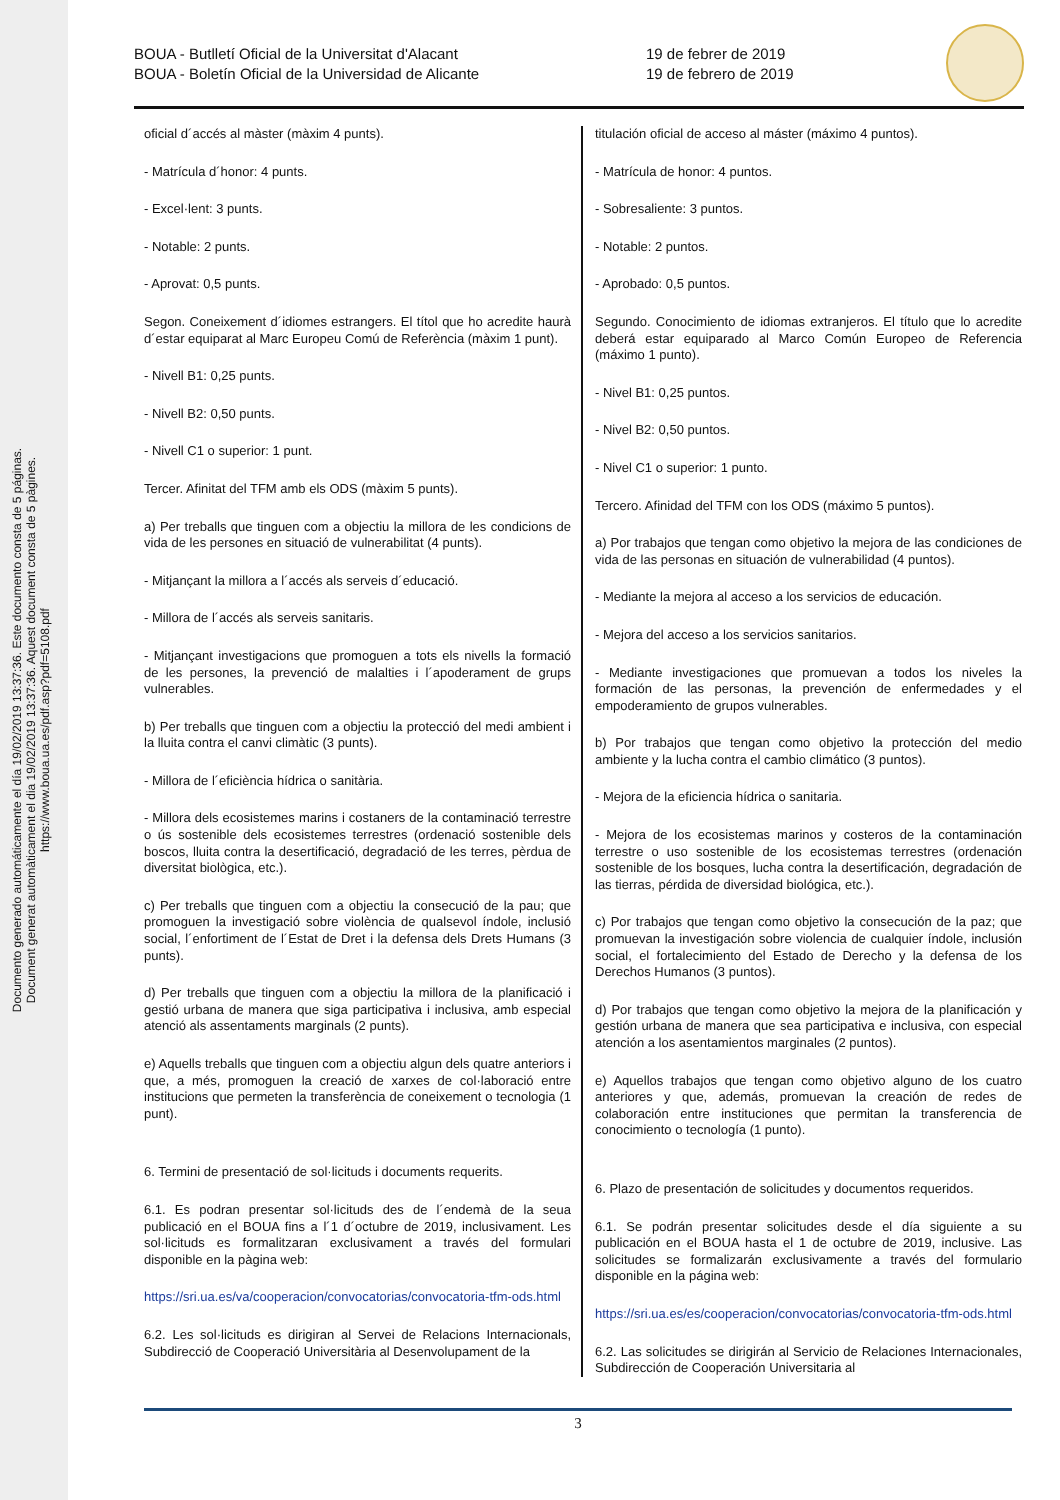Documento generado automáticamente el día 19/02/2019 13:37:36. Este documento consta de 5 páginas.
Document generat automàticament el dia 19/02/2019 13:37:36. Aquest document consta de 5 pàgines.
https://www.boua.ua.es/pdf.asp?pdf=5108.pdf
BOUA - Butlletí Oficial de la Universitat d'Alacant
BOUA - Boletín Oficial de la Universidad de Alicante
19 de febrer de 2019
19 de febrero de 2019
oficial d´accés al màster (màxim 4 punts).
- Matrícula d´honor: 4 punts.
- Excel·lent: 3 punts.
- Notable: 2 punts.
- Aprovat: 0,5 punts.
Segon. Coneixement d´idiomes estrangers. El títol que ho acredite haurà d´estar equiparat al Marc Europeu Comú de Referència (màxim 1 punt).
- Nivell B1: 0,25 punts.
- Nivell B2: 0,50 punts.
- Nivell C1 o superior: 1 punt.
Tercer. Afinitat del TFM amb els ODS (màxim 5 punts).
a) Per treballs que tinguen com a objectiu la millora de les condicions de vida de les persones en situació de vulnerabilitat (4 punts).
- Mitjançant la millora a l´accés als serveis d´educació.
- Millora de l´accés als serveis sanitaris.
- Mitjançant investigacions que promoguen a tots els nivells la formació de les persones, la prevenció de malalties i l´apoderament de grups vulnerables.
b) Per treballs que tinguen com a objectiu la protecció del medi ambient i la lluita contra el canvi climàtic (3 punts).
- Millora de l´eficiència hídrica o sanitària.
- Millora dels ecosistemes marins i costaners de la contaminació terrestre o ús sostenible dels ecosistemes terrestres (ordenació sostenible dels boscos, lluita contra la desertificació, degradació de les terres, pèrdua de diversitat biològica, etc.).
c) Per treballs que tinguen com a objectiu la consecució de la pau; que promoguen la investigació sobre violència de qualsevol índole, inclusió social, l´enfortiment de l´Estat de Dret i la defensa dels Drets Humans (3 punts).
d) Per treballs que tinguen com a objectiu la millora de la planificació i gestió urbana de manera que siga participativa i inclusiva, amb especial atenció als assentaments marginals (2 punts).
e) Aquells treballs que tinguen com a objectiu algun dels quatre anteriors i que, a més, promoguen la creació de xarxes de col·laboració entre institucions que permeten la transferència de coneixement o tecnologia (1 punt).
6. Termini de presentació de sol·licituds i documents requerits.
6.1. Es podran presentar sol·licituds des de l´endemà de la seua publicació en el BOUA fins a l´1 d´octubre de 2019, inclusivament. Les sol·licituds es formalitzaran exclusivament a través del formulari disponible en la pàgina web:
https://sri.ua.es/va/cooperacion/convocatorias/convocatoria-tfm-ods.html
6.2. Les sol·licituds es dirigiran al Servei de Relacions Internacionals, Subdirecció de Cooperació Universitària al Desenvolupament de la
titulación oficial de acceso al máster (máximo 4 puntos).
- Matrícula de honor: 4 puntos.
- Sobresaliente: 3 puntos.
- Notable: 2 puntos.
- Aprobado: 0,5 puntos.
Segundo. Conocimiento de idiomas extranjeros. El título que lo acredite deberá estar equiparado al Marco Común Europeo de Referencia (máximo 1 punto).
- Nivel B1: 0,25 puntos.
- Nivel B2: 0,50 puntos.
- Nivel C1 o superior: 1 punto.
Tercero. Afinidad del TFM con los ODS (máximo 5 puntos).
a) Por trabajos que tengan como objetivo la mejora de las condiciones de vida de las personas en situación de vulnerabilidad (4 puntos).
- Mediante la mejora al acceso a los servicios de educación.
- Mejora del acceso a los servicios sanitarios.
- Mediante investigaciones que promuevan a todos los niveles la formación de las personas, la prevención de enfermedades y el empoderamiento de grupos vulnerables.
b) Por trabajos que tengan como objetivo la protección del medio ambiente y la lucha contra el cambio climático (3 puntos).
- Mejora de la eficiencia hídrica o sanitaria.
- Mejora de los ecosistemas marinos y costeros de la contaminación terrestre o uso sostenible de los ecosistemas terrestres (ordenación sostenible de los bosques, lucha contra la desertificación, degradación de las tierras, pérdida de diversidad biológica, etc.).
c) Por trabajos que tengan como objetivo la consecución de la paz; que promuevan la investigación sobre violencia de cualquier índole, inclusión social, el fortalecimiento del Estado de Derecho y la defensa de los Derechos Humanos (3 puntos).
d) Por trabajos que tengan como objetivo la mejora de la planificación y gestión urbana de manera que sea participativa e inclusiva, con especial atención a los asentamientos marginales (2 puntos).
e) Aquellos trabajos que tengan como objetivo alguno de los cuatro anteriores y que, además, promuevan la creación de redes de colaboración entre instituciones que permitan la transferencia de conocimiento o tecnología (1 punto).
6. Plazo de presentación de solicitudes y documentos requeridos.
6.1. Se podrán presentar solicitudes desde el día siguiente a su publicación en el BOUA hasta el 1 de octubre de 2019, inclusive. Las solicitudes se formalizarán exclusivamente a través del formulario disponible en la página web:
https://sri.ua.es/es/cooperacion/convocatorias/convocatoria-tfm-ods.html
6.2. Las solicitudes se dirigirán al Servicio de Relaciones Internacionales, Subdirección de Cooperación Universitaria al
3